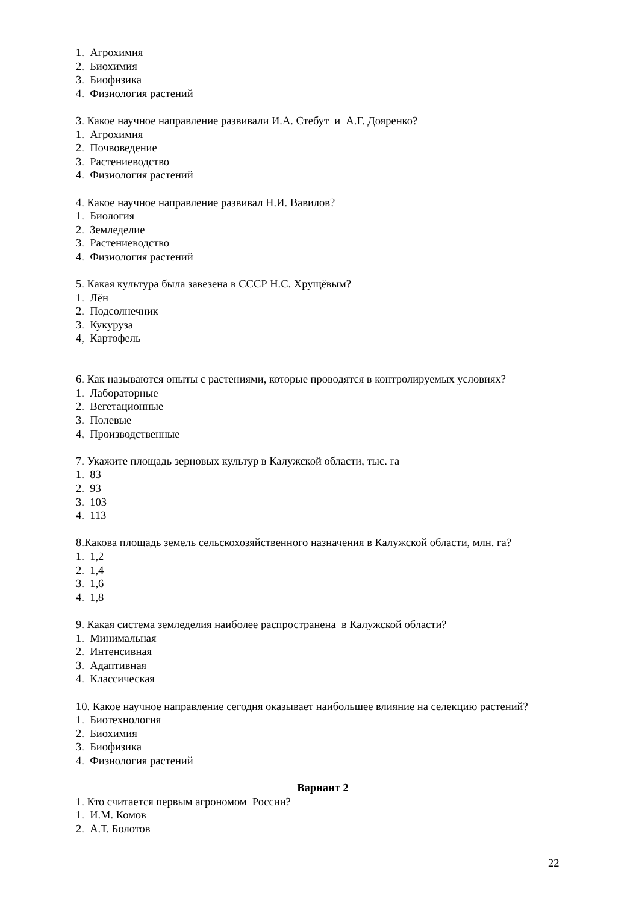1. Агрохимия
2. Биохимия
3. Биофизика
4. Физиология растений
3. Какое научное направление развивали И.А. Стебут и А.Г. Дояренко?
1. Агрохимия
2. Почвоведение
3. Растениеводство
4. Физиология растений
4. Какое научное направление развивал Н.И. Вавилов?
1. Биология
2. Земледелие
3. Растениеводство
4. Физиология растений
5. Какая культура была завезена в СССР Н.С. Хрущёвым?
1. Лён
2. Подсолнечник
3. Кукуруза
4, Картофель
6. Как называются опыты с растениями, которые проводятся в контролируемых условиях?
1. Лабораторные
2. Вегетационные
3. Полевые
4, Производственные
7. Укажите площадь зерновых культур в Калужской области, тыс. га
1. 83
2. 93
3. 103
4. 113
8.Какова площадь земель сельскохозяйственного назначения в Калужской области, млн. га?
1. 1,2
2. 1,4
3. 1,6
4. 1,8
9. Какая система земледелия наиболее распространена в Калужской области?
1. Минимальная
2. Интенсивная
3. Адаптивная
4. Классическая
10. Какое научное направление сегодня оказывает наибольшее влияние на селекцию растений?
1. Биотехнология
2. Биохимия
3. Биофизика
4. Физиология растений
Вариант 2
1. Кто считается первым агрономом России?
1. И.М. Комов
2. А.Т. Болотов
22